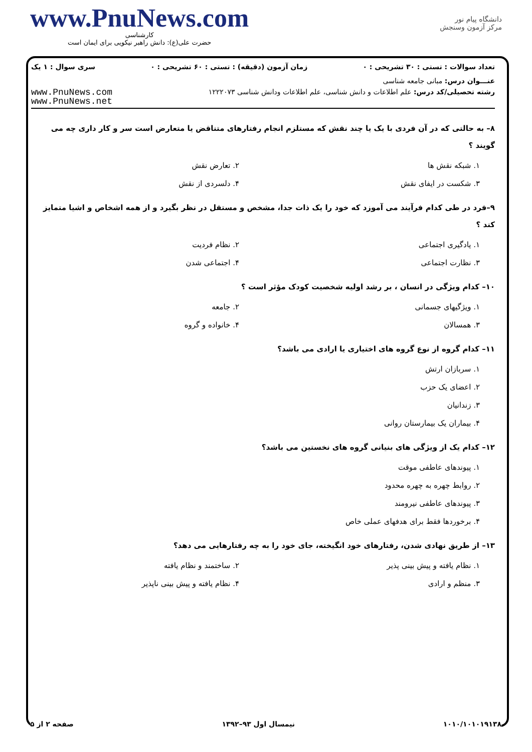www.PnuNews.com
کارشناسی
حضرت علی(ع): دانش راهبر نیکویی برای ایمان است
دانشگاه پیام نور
مرکز آزمون وسنجش
تعداد سوالات : تستی : ۳۰ تشریحی : ۰ زمان آزمون (دقیقه) : تستی : ۶۰ تشریحی : ۰ سری سوال : ۱ یک
عنـــوان درس: مبانی جامعه شناسی
رشته تحصیلی/کد درس: علم اطلاعات و دانش شناسی، علم اطلاعات ودانش شناسی ۱۲۲۲۰۷۳ www.PnuNews.com
www.PnuNews.net
۸– به حالتی که در آن فردی با یک یا چند نقش که مستلزم انجام رفتارهای متناقض یا متعارض است سر و کار داری چه می گویند ؟
۱. شبکه نقش ها ۲. تعارض نقش ۳. شکست در ایفای نقش ۴. دلسردی از نقش
۹–فرد در طی کدام فرآیند می آموزد که خود را یک ذات جدا، مشخص و مستقل در نظر بگیرد و از همه اشخاص و اشیا متمایز کند ؟
۱. یادگیری اجتماعی ۲. نظام فردیت ۳. نظارت اجتماعی ۴. اجتماعی شدن
۱۰– کدام ویژگی در انسان ، بر رشد اولیه شخصیت کودک مؤثر است ؟
۱. ویژگیهای جسمانی ۲. جامعه ۳. همسالان ۴. خانواده و گروه
۱۱– کدام گروه از نوع گروه های اختیاری یا ارادی می باشد؟
۱. سربازان ارتش
۲. اعضای یک حزب
۳. زندانیان
۴. بیماران یک بیمارستان روانی
۱۲– کدام یک از ویژگی های بنیانی گروه های نخستین می باشد؟
۱. پیوندهای عاطفی موقت
۲. روابط چهره به چهره محدود
۳. پیوندهای عاطفی نیرومند
۴. برخوردها فقط برای هدفهای عملی خاص
۱۳– از طریق نهادی شدن، رفتارهای خود انگیخته، جای خود را به چه رفتارهایی می دهد؟
۱. نظام یافته و پیش بینی پذیر ۲. ساختمند و نظام یافته ۳. منظم و ارادی ۴. نظام یافته و پیش بینی ناپذیر
صفحه ۲ از ۵ نیمسال اول ۹۳–۱۳۹۲ ۱۰۱۰/۱۰۱۰۱۹۱۳۸